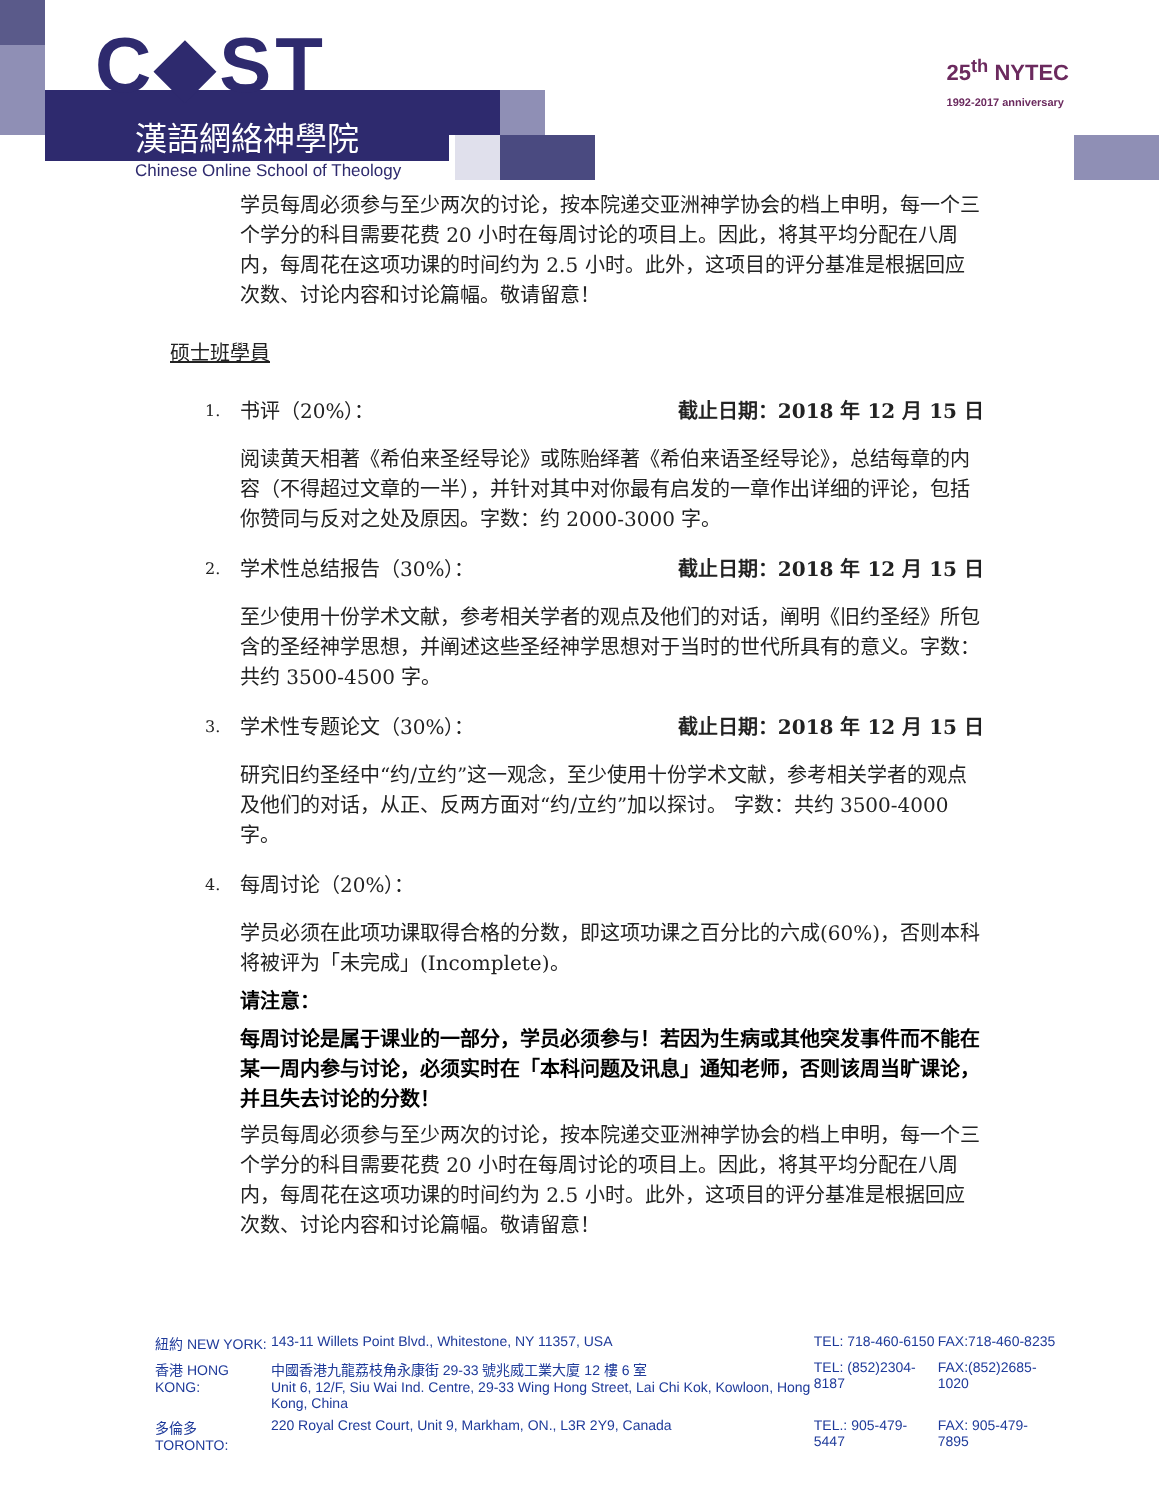C◆ST
漢語網絡神學院
Chinese Online School of Theology
25<sup>th</sup> NYTEC
1992-2017 anniversary
学员每周必须参与至少两次的讨论，按本院递交亚洲神学协会的档上申明，每一个三个学分的科目需要花费 20 小时在每周讨论的项目上。因此，将其平均分配在八周内，每周花在这项功课的时间约为 2.5 小时。此外，这项目的评分基准是根据回应次数、讨论内容和讨论篇幅。敬请留意！
硕士班學員
1. 书评（20%）： 截止日期：2018 年 12 月 15 日
阅读黄天相著《希伯来圣经导论》或陈贻绎著《希伯来语圣经导论》，总结每章的内容（不得超过文章的一半），并针对其中对你最有启发的一章作出详细的评论，包括你赞同与反对之处及原因。字数：约 2000-3000 字。
2. 学术性总结报告（30%）： 截止日期：2018 年 12 月 15 日
至少使用十份学术文献，参考相关学者的观点及他们的对话，阐明《旧约圣经》所包含的圣经神学思想，并阐述这些圣经神学思想对于当时的世代所具有的意义。字数：共约 3500-4500 字。
3. 学术性专题论文（30%）： 截止日期：2018 年 12 月 15 日
研究旧约圣经中“约/立约”这一观念，至少使用十份学术文献，参考相关学者的观点及他们的对话，从正、反两方面对“约/立约”加以探讨。 字数：共约 3500-4000 字。
4. 每周讨论（20%）：
学员必须在此项功课取得合格的分数，即这项功课之百分比的六成(60%)，否则本科将被评为「未完成」(Incomplete)。
请注意：
每周讨论是属于课业的一部分，学员必须参与！若因为生病或其他突发事件而不能在某一周内参与讨论，必须实时在「本科问题及讯息」通知老师，否则该周当旷课论，并且失去讨论的分数！
学员每周必须参与至少两次的讨论，按本院递交亚洲神学协会的档上申明，每一个三个学分的科目需要花费 20 小时在每周讨论的项目上。因此，将其平均分配在八周内，每周花在这项功课的时间约为 2.5 小时。此外，这项目的评分基准是根据回应次数、讨论内容和讨论篇幅。敬请留意！
| 紐約 NEW YORK: | 143-11 Willets Point Blvd., Whitestone, NY 11357, USA | TEL: 718-460-6150 | FAX:718-460-8235 |
| 香港 HONG KONG: | 中國香港九龍荔枝角永康街 29-33 號兆威工業大廈 12 樓 6 室 Unit 6, 12/F, Siu Wai Ind. Centre, 29-33 Wing Hong Street, Lai Chi Kok, Kowloon, Hong Kong, China | TEL: (852)2304-8187 | FAX:(852)2685-1020 |
| 多倫多 TORONTO: | 220 Royal Crest Court, Unit 9, Markham, ON., L3R 2Y9, Canada | TEL.: 905-479-5447 | FAX: 905-479-7895 |